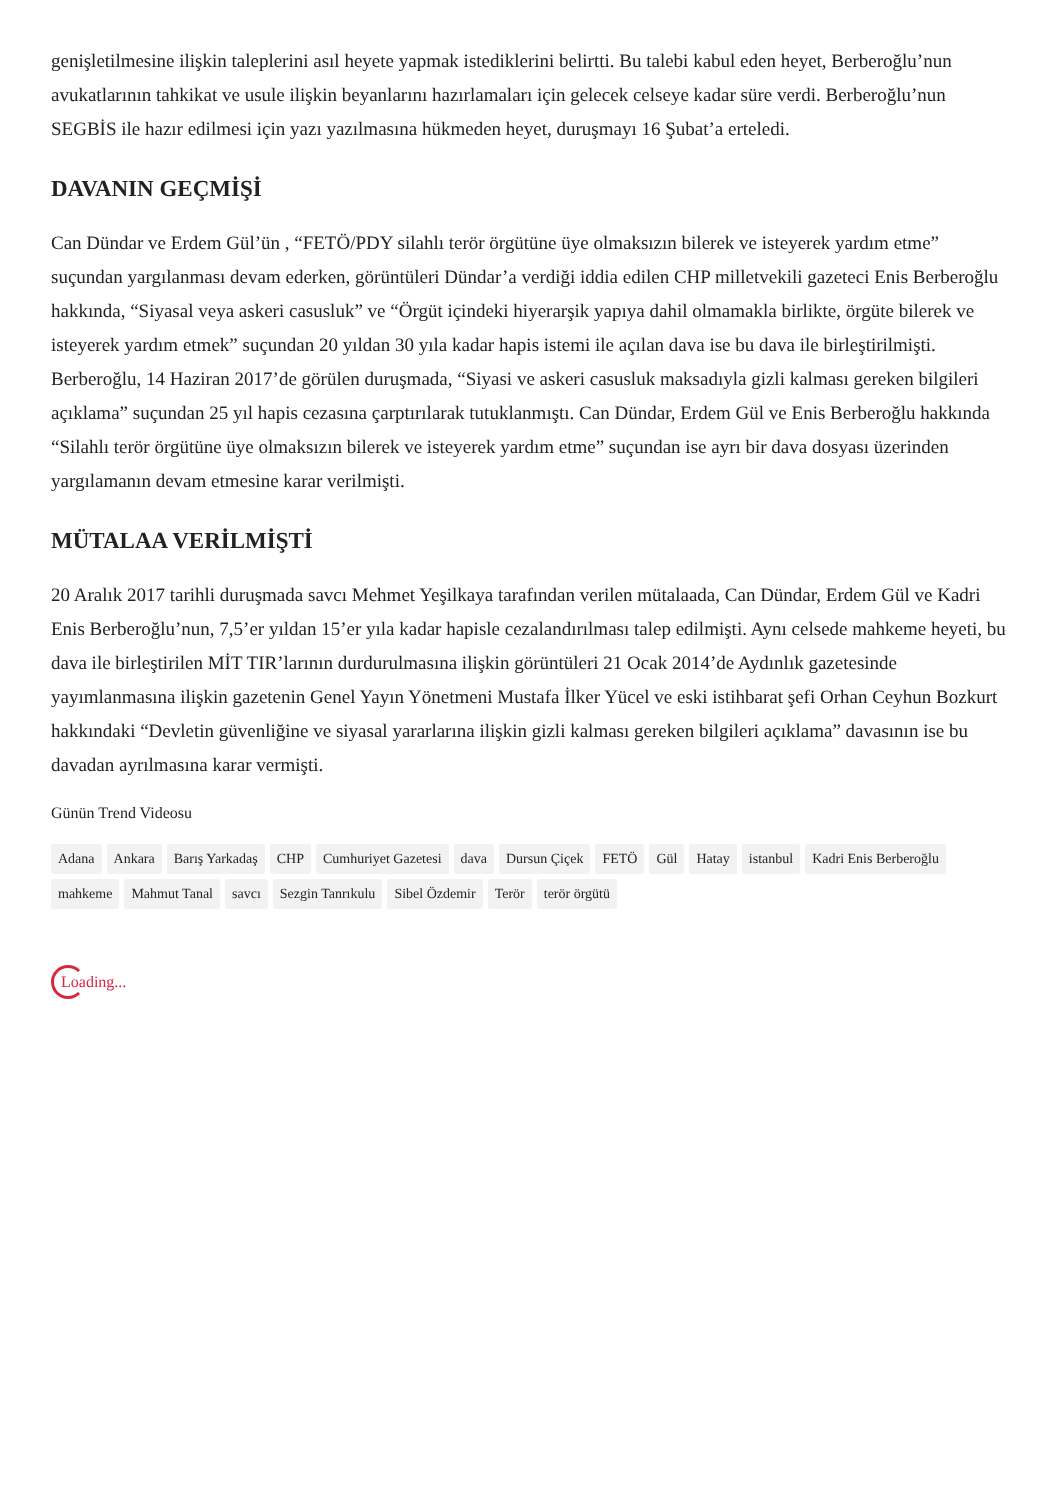genişletilmesine ilişkin taleplerini asıl heyete yapmak istediklerini belirtti. Bu talebi kabul eden heyet, Berberoğlu’nun avukatlarının tahkikat ve usule ilişkin beyanlarını hazırlamaları için gelecek celseye kadar süre verdi. Berberoğlu’nun SEGBİS ile hazır edilmesi için yazı yazılmasına hükmeden heyet, duruşmayı 16 Şubat’a erteledi.
DAVANIN GEÇMİŞİ
Can Dündar ve Erdem Gül’ün , “FETÖ/PDY silahlı terör örgütüne üye olmaksızın bilerek ve isteyerek yardım etme” suçundan yargılanması devam ederken, görüntüleri Dündar’a verdiği iddia edilen CHP milletvekili gazeteci Enis Berberoğlu hakkında, “Siyasal veya askeri casusluk” ve “Örgüt içindeki hiyerarşik yapıya dahil olmamakla birlikte, örgüte bilerek ve isteyerek yardım etmek” suçundan 20 yıldan 30 yıla kadar hapis istemi ile açılan dava ise bu dava ile birleştirilmişti. Berberoğlu, 14 Haziran 2017’de görülen duruşmada, “Siyasi ve askeri casusluk maksadıyla gizli kalması gereken bilgileri açıklama” suçundan 25 yıl hapis cezasına çarptırılarak tutuklanmıştı. Can Dündar, Erdem Gül ve Enis Berberoğlu hakkında “Silahlı terör örgütüne üye olmaksızın bilerek ve isteyerek yardım etme” suçundan ise ayrı bir dava dosyası üzerinden yargılamanın devam etmesine karar verilmişti.
MÜTALAA VERİLMİŞTİ
20 Aralık 2017 tarihli duruşmada savcı Mehmet Yeşilkaya tarafından verilen mütalaada, Can Dündar, Erdem Gül ve Kadri Enis Berberoğlu’nun, 7,5’er yıldan 15’er yıla kadar hapisle cezalandırılması talep edilmişti. Aynı celsede mahkeme heyeti, bu dava ile birleştirilen MİT TIR’larının durdurulmasına ilişkin görüntüleri 21 Ocak 2014’de Aydınlık gazetesinde yayımlanmasına ilişkin gazetenin Genel Yayın Yönetmeni Mustafa İlker Yücel ve eski istihbarat şefi Orhan Ceyhun Bozkurt hakkındaki “Devletin güvenliğine ve siyasal yararlarına ilişkin gizli kalması gereken bilgileri açıklama” davasının ise bu davadan ayrılmasına karar vermişti.
Günün Trend Videosu
Adana Ankara Barış Yarkadaş CHP Cumhuriyet Gazetesi dava Dursun Çiçek FETÖ Gül Hatay istanbul Kadri Enis Berberoğlu mahkeme Mahmut Tanal savcı Sezgin Tanrıkulu Sibel Özdemir Terör terör örgütü
Loading...